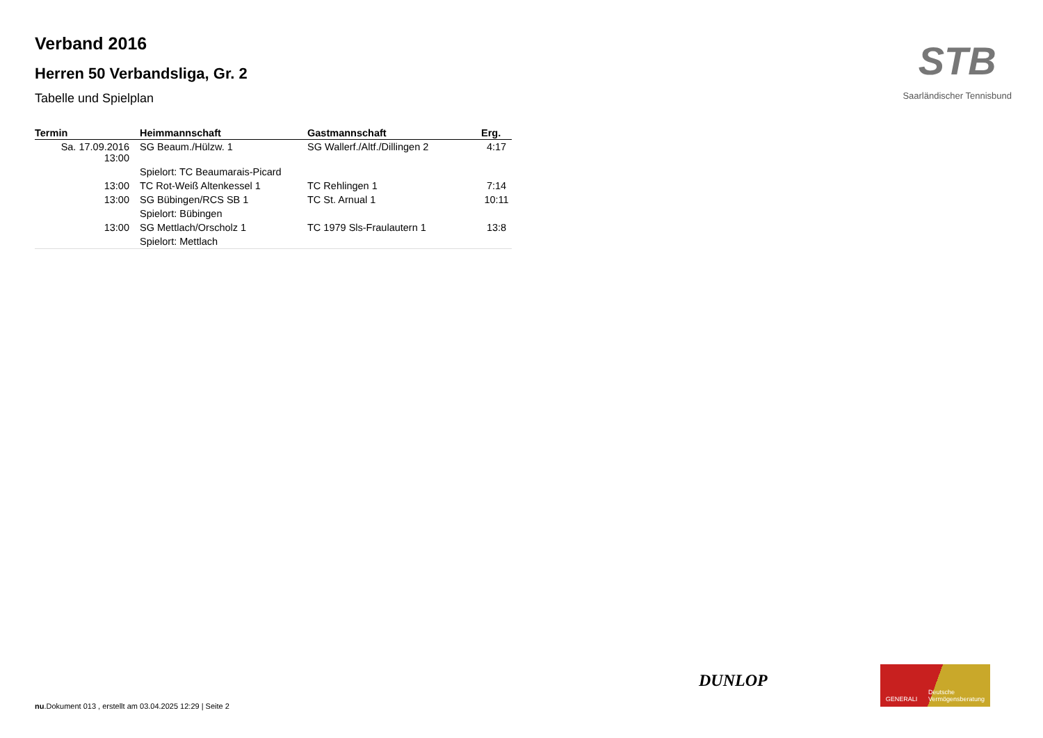Verband 2016
Herren 50 Verbandsliga, Gr. 2
Tabelle und Spielplan
| Termin | Heimmannschaft | Gastmannschaft | Erg. |
| --- | --- | --- | --- |
| Sa. 17.09.2016 13:00 | SG Beaum./Hülzw. 1 | SG Wallerf./Altf./Dillingen 2 | 4:17 |
| | Spielort: TC Beaumarais-Picard | | |
| 13:00 | TC Rot-Weiß Altenkessel 1 | TC Rehlingen 1 | 7:14 |
| 13:00 | SG Bübingen/RCS SB 1 | TC St. Arnual 1 | 10:11 |
| | Spielort: Bübingen | | |
| 13:00 | SG Mettlach/Orscholz 1 | TC 1979 Sls-Fraulautern 1 | 13:8 |
| | Spielort: Mettlach | | |
STB
Saarländischer Tennisbund
DUNLOP
GENERALI Deutsche
Vermögensberatung
nu.Dokument 013 , erstellt am 03.04.2025 12:29 | Seite 2